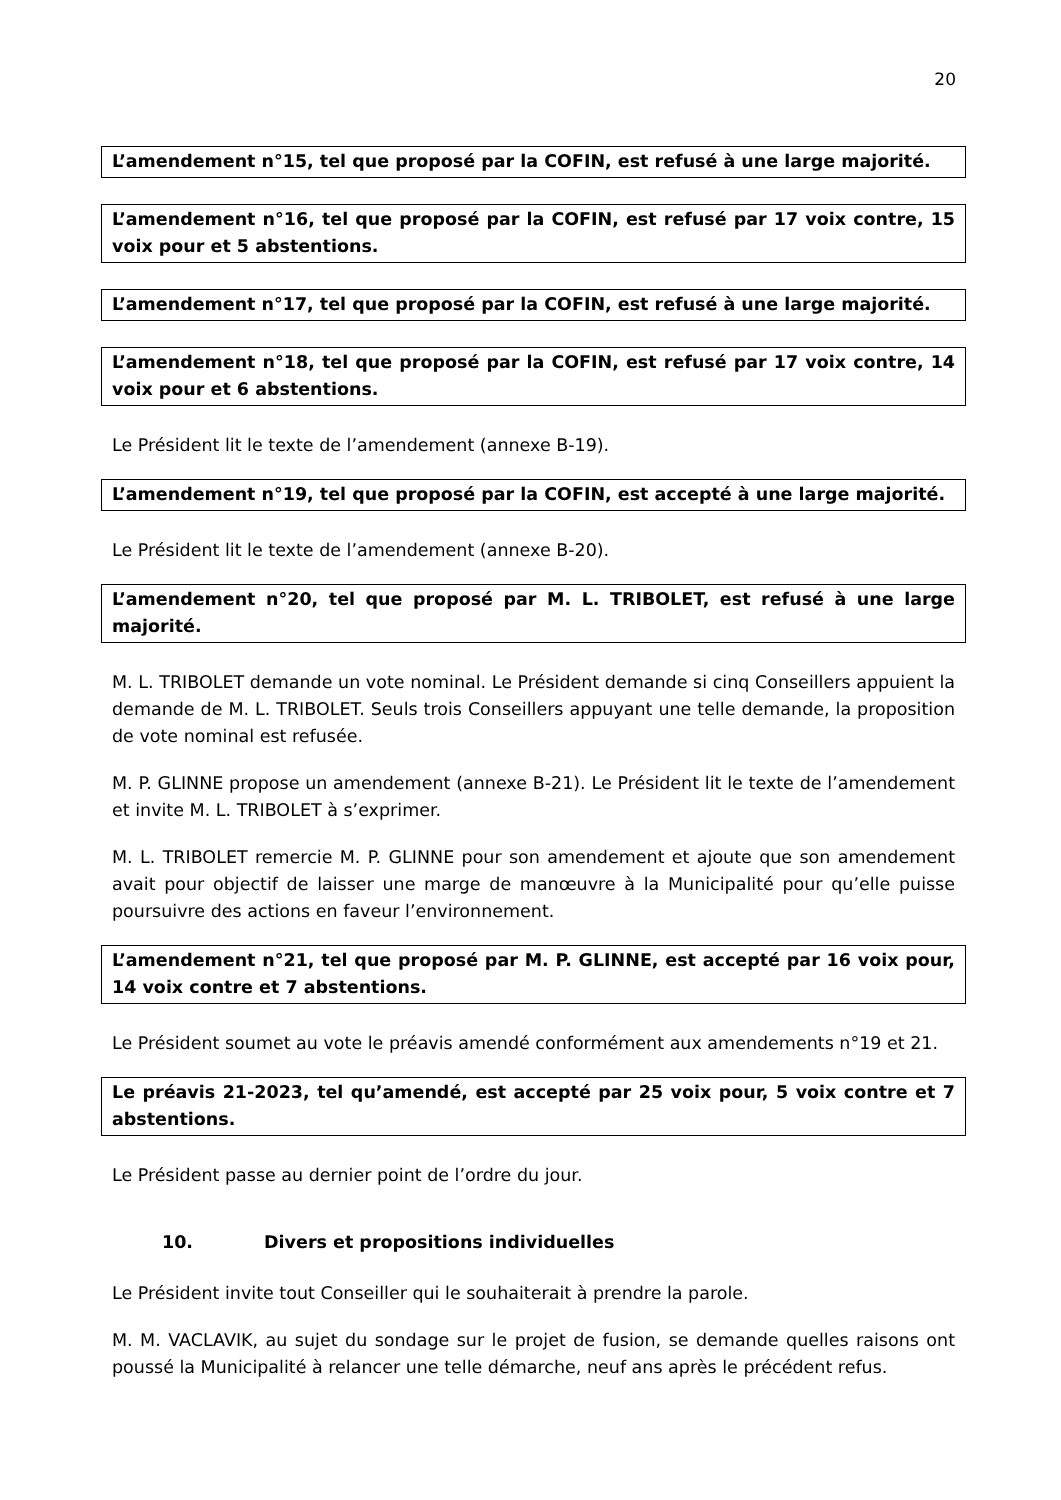20
L’amendement n°15, tel que proposé par la COFIN, est refusé à une large majorité.
L’amendement n°16, tel que proposé par la COFIN, est refusé par 17 voix contre, 15 voix pour et 5 abstentions.
L’amendement n°17, tel que proposé par la COFIN, est refusé à une large majorité.
L’amendement n°18, tel que proposé par la COFIN, est refusé par 17 voix contre, 14 voix pour et 6 abstentions.
Le Président lit le texte de l’amendement (annexe B-19).
L’amendement n°19, tel que proposé par la COFIN, est accepté à une large majorité.
Le Président lit le texte de l’amendement (annexe B-20).
L’amendement n°20, tel que proposé par M. L. TRIBOLET, est refusé à une large majorité.
M. L. TRIBOLET demande un vote nominal. Le Président demande si cinq Conseillers appuient la demande de M. L. TRIBOLET. Seuls trois Conseillers appuyant une telle demande, la proposition de vote nominal est refusée.
M. P. GLINNE propose un amendement (annexe B-21). Le Président lit le texte de l’amendement et invite M. L. TRIBOLET à s’exprimer.
M. L. TRIBOLET remercie M. P. GLINNE pour son amendement et ajoute que son amendement avait pour objectif de laisser une marge de manœuvre à la Municipalité pour qu’elle puisse poursuivre des actions en faveur l’environnement.
L’amendement n°21, tel que proposé par M. P. GLINNE, est accepté par 16 voix pour, 14 voix contre et 7 abstentions.
Le Président soumet au vote le préavis amendé conformément aux amendements n°19 et 21.
Le préavis 21-2023, tel qu’amendé, est accepté par 25 voix pour, 5 voix contre et 7 abstentions.
Le Président passe au dernier point de l’ordre du jour.
10. Divers et propositions individuelles
Le Président invite tout Conseiller qui le souhaiterait à prendre la parole.
M. M. VACLAVIK, au sujet du sondage sur le projet de fusion, se demande quelles raisons ont poussé la Municipalité à relancer une telle démarche, neuf ans après le précédent refus.